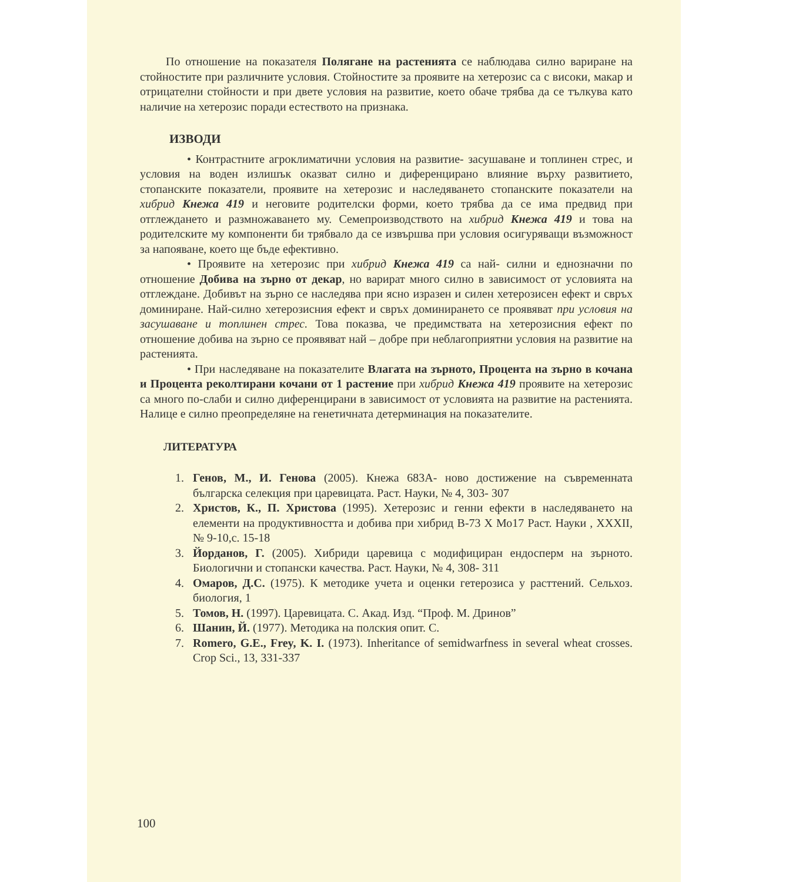По отношение на показателя Полягане на растенията се наблюдава силно вариране на стойностите при различните условия. Стойностите за проявите на хетерозис са с високи, макар и отрицателни стойности и при двете условия на развитие, което обаче трябва да се тълкува като наличие на хетерозис поради естеството на признака.
ИЗВОДИ
• Контрастните агроклиматични условия на развитие- засушаване и топлинен стрес, и условия на воден излишък оказват силно и диференцирано влияние върху развитието, стопанските показатели, проявите на хетерозис и наследяването стопанските показатели на хибрид Кнежа 419 и неговите родителски форми, което трябва да се има предвид при отглеждането и размножаването му. Семепроизводството на хибрид Кнежа 419 и това на родителските му компоненти би трябвало да се извършва при условия осигуряващи възможност за напояване, което ще бъде ефективно.
• Проявите на хетерозис при хибрид Кнежа 419 са най- силни и еднозначни по отношение Добива на зърно от декар, но варират много силно в зависимост от условията на отглеждане. Добивът на зърно се наследява при ясно изразен и силен хетерозисен ефект и свръх доминиране. Най-силно хетерозисния ефект и свръх доминирането се проявяват при условия на засушаване и топлинен стрес. Това показва, че предимствата на хетерозисния ефект по отношение добива на зърно се проявяват най – добре при неблагоприятни условия на развитие на растенията.
• При наследяване на показателите Влагата на зърното, Процента на зърно в кочана и Процента реколтирани кочани от 1 растение при хибрид Кнежа 419 проявите на хетерозис са много по-слаби и силно диференцирани в зависимост от условията на развитие на растенията. Налице е силно преопределяне на генетичната детерминация на показателите.
ЛИТЕРАТУРА
1. Генов, М., И. Генова (2005). Кнежа 683А- ново достижение на съвременната българска селекция при царевицата. Раст. Науки, № 4, 303- 307
2. Христов, К., П. Христова (1995). Хетерозис и генни ефекти в наследяването на елементи на продуктивността и добива при хибрид В-73 Х Мо17 Раст. Науки , XXXII, № 9-10,с. 15-18
3. Йорданов, Г. (2005). Хибриди царевица с модифициран ендосперм на зърното. Биологични и стопански качества. Раст. Науки, № 4, 308- 311
4. Омаров, Д.С. (1975). К методике учета и оценки гетерозиса у расттений. Сельхоз. биология, 1
5. Томов, Н. (1997). Царевицата. С. Акад. Изд. “Проф. М. Дринов”
6. Шанин, Й. (1977). Методика на полския опит. С.
7. Romero, G.E., Frey, K. I. (1973). Inheritance of semidwarfness in several wheat crosses. Crop Sci., 13, 331-337
100